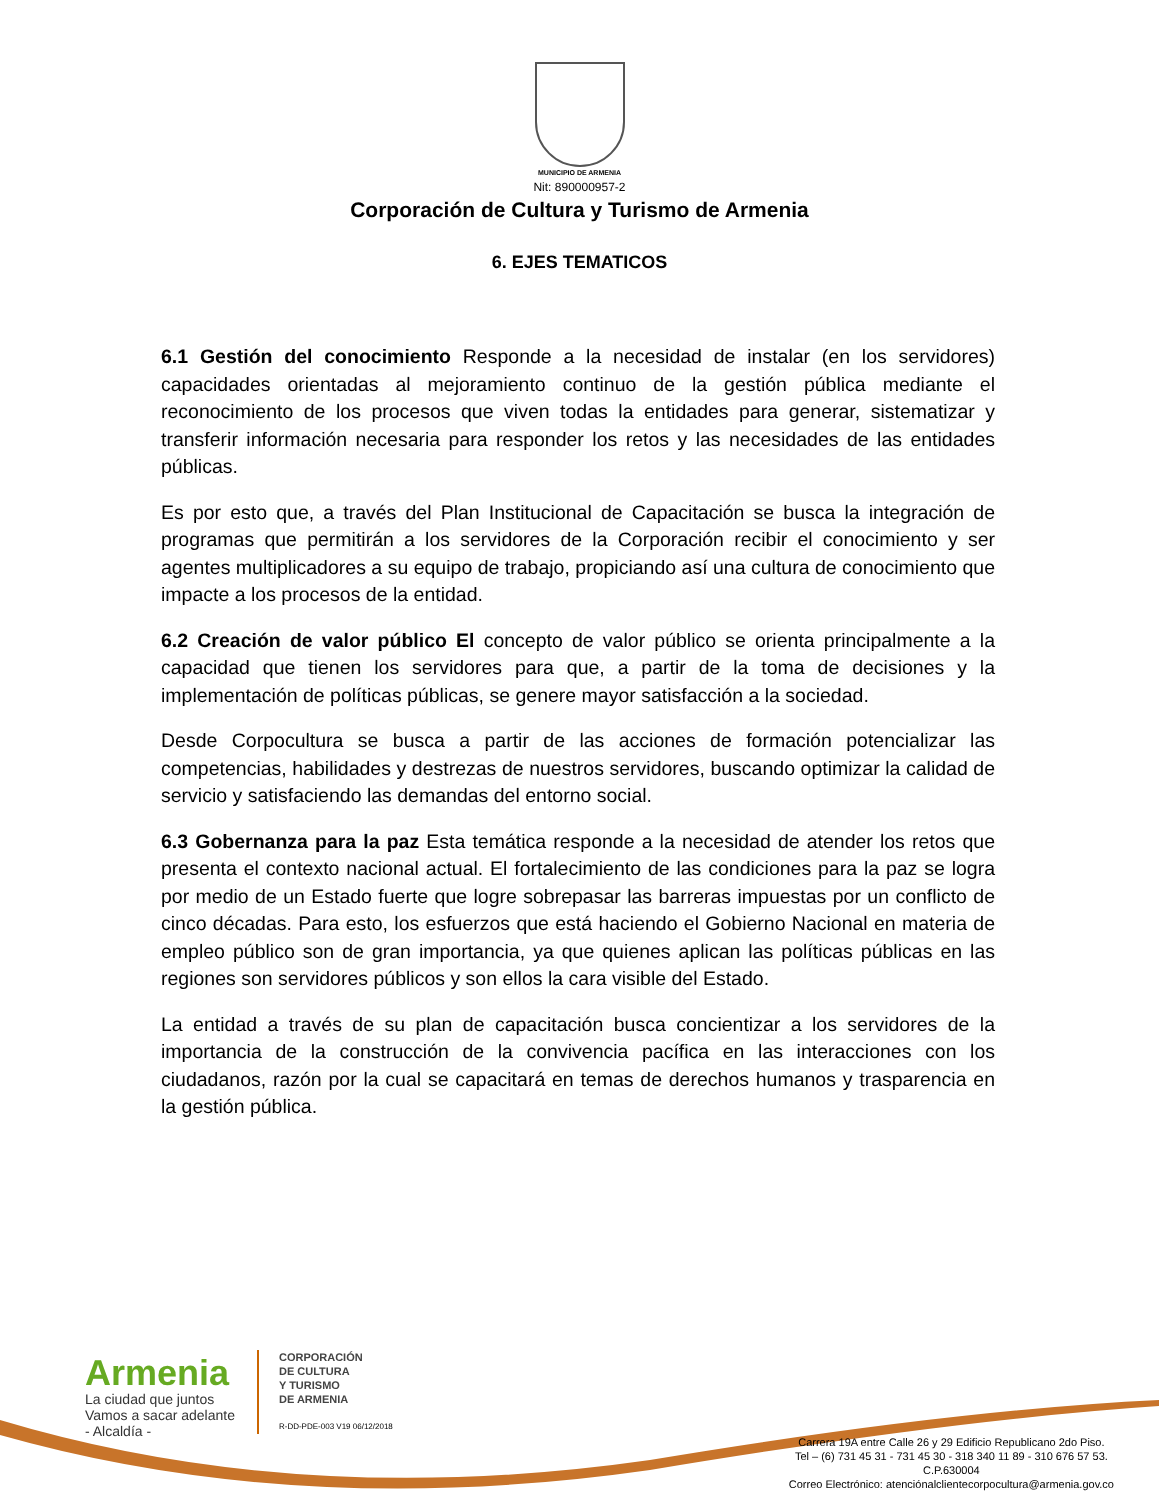MUNICIPIO DE ARMENIA
Nit: 890000957-2
Corporación de Cultura y Turismo de Armenia
6. EJES TEMATICOS
6.1 Gestión del conocimiento Responde a la necesidad de instalar (en los servidores) capacidades orientadas al mejoramiento continuo de la gestión pública mediante el reconocimiento de los procesos que viven todas la entidades para generar, sistematizar y transferir información necesaria para responder los retos y las necesidades de las entidades públicas.
Es por esto que, a través del Plan Institucional de Capacitación se busca la integración de programas que permitirán a los servidores de la Corporación recibir el conocimiento y ser agentes multiplicadores a su equipo de trabajo, propiciando así una cultura de conocimiento que impacte a los procesos de la entidad.
6.2 Creación de valor público El concepto de valor público se orienta principalmente a la capacidad que tienen los servidores para que, a partir de la toma de decisiones y la implementación de políticas públicas, se genere mayor satisfacción a la sociedad.
Desde Corpocultura se busca a partir de las acciones de formación potencializar las competencias, habilidades y destrezas de nuestros servidores, buscando optimizar la calidad de servicio y satisfaciendo las demandas del entorno social.
6.3 Gobernanza para la paz Esta temática responde a la necesidad de atender los retos que presenta el contexto nacional actual. El fortalecimiento de las condiciones para la paz se logra por medio de un Estado fuerte que logre sobrepasar las barreras impuestas por un conflicto de cinco décadas. Para esto, los esfuerzos que está haciendo el Gobierno Nacional en materia de empleo público son de gran importancia, ya que quienes aplican las políticas públicas en las regiones son servidores públicos y son ellos la cara visible del Estado.
La entidad a través de su plan de capacitación busca concientizar a los servidores de la importancia de la construcción de la convivencia pacífica en las interacciones con los ciudadanos, razón por la cual se capacitará en temas de derechos humanos y trasparencia en la gestión pública.
Armenia
La ciudad que juntos
Vamos a sacar adelante
- Alcaldía -
CORPORACIÓN
DE CULTURA
Y TURISMO
DE ARMENIA
R-DD-PDE-003 V19 06/12/2018
Carrera 19A entre Calle 26 y 29 Edificio Republicano 2do Piso.
Tel – (6) 731 45 31 - 731 45 30 - 318 340 11 89 - 310 676 57 53.
C.P.630004
Correo Electrónico: atenciónalclientecorpocultura@armenia.gov.co